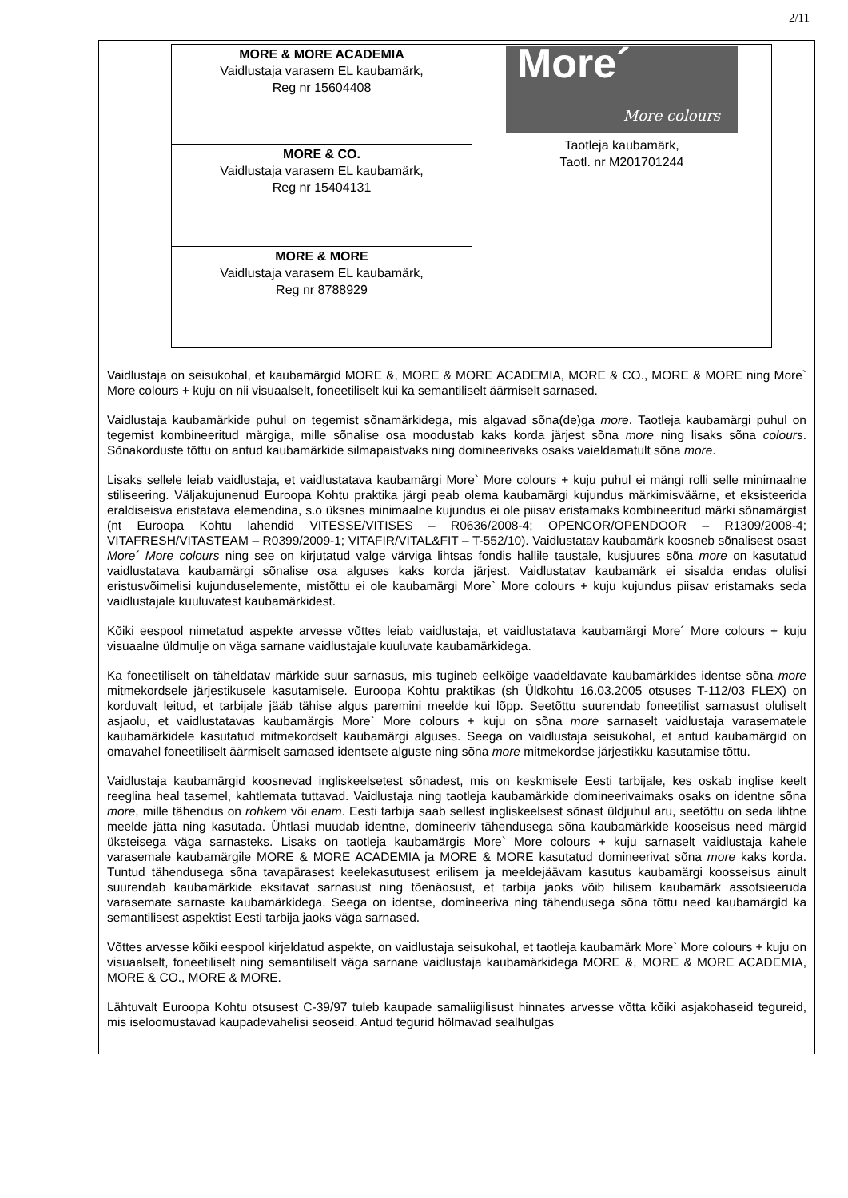2/11
| MORE & MORE ACADEMIA Vaidlustaja varasem EL kaubamärk, Reg nr 15604408 | More´ More colours Taotleja kaubamärk, Taotl. nr M201701244 |
| MORE & CO. Vaidlustaja varasem EL kaubamärk, Reg nr 15404131 | |
| MORE & MORE Vaidlustaja varasem EL kaubamärk, Reg nr 8788929 | |
Vaidlustaja on seisukohal, et kaubamärgid MORE &, MORE & MORE ACADEMIA, MORE & CO., MORE & MORE ning More` More colours + kuju on nii visuaalselt, foneetiliselt kui ka semantiliselt äärmiselt sarnased.
Vaidlustaja kaubamärkide puhul on tegemist sõnamärkidega, mis algavad sõna(de)ga more. Taotleja kaubamärgi puhul on tegemist kombineeritud märgiga, mille sõnalise osa moodustab kaks korda järjest sõna more ning lisaks sõna colours. Sõnakorduste tõttu on antud kaubamärkide silmapaistvaks ning domineerivaks osaks vaieldamatult sõna more.
Lisaks sellele leiab vaidlustaja, et vaidlustatava kaubamärgi More` More colours + kuju puhul ei mängi rolli selle minimaalne stiliseering. Väljakujunenud Euroopa Kohtu praktika järgi peab olema kaubamärgi kujundus märkimisväärne, et eksisteerida eraldiseisva eristatava elemendina, s.o üksnes minimaalne kujundus ei ole piisav eristamaks kombineeritud märki sõnamärgist (nt Euroopa Kohtu lahendid VITESSE/VITISES – R0636/2008-4; OPENCOR/OPENDOOR – R1309/2008-4; VITAFRESH/VITASTEAM – R0399/2009-1; VITAFIR/VITAL&FIT – T-552/10). Vaidlustatav kaubamärk koosneb sõnalisest osast More´ More colours ning see on kirjutatud valge värviga lihtsas fondis hallile taustale, kusjuures sõna more on kasutatud vaidlustatava kaubamärgi sõnalise osa alguses kaks korda järjest. Vaidlustatav kaubamärk ei sisalda endas olulisi eristusvõimelisi kujunduselemente, mistõttu ei ole kaubamärgi More` More colours + kuju kujundus piisav eristamaks seda vaidlustajale kuuluvatest kaubamärkidest.
Kõiki eespool nimetatud aspekte arvesse võttes leiab vaidlustaja, et vaidlustatava kaubamärgi More´ More colours + kuju visuaalne üldmulje on väga sarnane vaidlustajale kuuluvate kaubamärkidega.
Ka foneetiliselt on täheldatav märkide suur sarnasus, mis tugineb eelkõige vaadeldavate kaubamärkides identse sõna more mitmekordsele järjestikusele kasutamisele. Euroopa Kohtu praktikas (sh Üldkohtu 16.03.2005 otsuses T-112/03 FLEX) on korduvalt leitud, et tarbijale jääb tähise algus paremini meelde kui lõpp. Seetõttu suurendab foneetilist sarnasust oluliselt asjaolu, et vaidlustatavas kaubamärgis More` More colours + kuju on sõna more sarnaselt vaidlustaja varasematele kaubamärkidele kasutatud mitmekordselt kaubamärgi alguses. Seega on vaidlustaja seisukohal, et antud kaubamärgid on omavahel foneetiliselt äärmiselt sarnased identsete alguste ning sõna more mitmekordse järjestikku kasutamise tõttu.
Vaidlustaja kaubamärgid koosnevad ingliskeelsetest sõnadest, mis on keskmisele Eesti tarbijale, kes oskab inglise keelt reeglina heal tasemel, kahtlemata tuttavad. Vaidlustaja ning taotleja kaubamärkide domineerivaimaks osaks on identne sõna more, mille tähendus on rohkem või enam. Eesti tarbija saab sellest ingliskeelsest sõnast üldjuhul aru, seetõttu on seda lihtne meelde jätta ning kasutada. Ühtlasi muudab identne, domineeriv tähendusega sõna kaubamärkide kooseisus need märgid üksteisega väga sarnasteks. Lisaks on taotleja kaubamärgis More` More colours + kuju sarnaselt vaidlustaja kahele varasemale kaubamärgile MORE & MORE ACADEMIA ja MORE & MORE kasutatud domineerivat sõna more kaks korda. Tuntud tähendusega sõna tavapärasest keelekasutusest erilisem ja meeldejäävam kasutus kaubamärgi koosseisus ainult suurendab kaubamärkide eksitavat sarnasust ning tõenäosust, et tarbija jaoks võib hilisem kaubamärk assotsieeruda varasemate sarnaste kaubamärkidega. Seega on identse, domineeriva ning tähendusega sõna tõttu need kaubamärgid ka semantilisest aspektist Eesti tarbija jaoks väga sarnased.
Võttes arvesse kõiki eespool kirjeldatud aspekte, on vaidlustaja seisukohal, et taotleja kaubamärk More` More colours + kuju on visuaalselt, foneetiliselt ning semantiliselt väga sarnane vaidlustaja kaubamärkidega MORE &, MORE & MORE ACADEMIA, MORE & CO., MORE & MORE.
Lähtuvalt Euroopa Kohtu otsusest C-39/97 tuleb kaupade samaliigilisust hinnates arvesse võtta kõiki asjakohaseid tegureid, mis iseloomustavad kaupadevahelisi seoseid. Antud tegurid hõlmavad sealhulgas